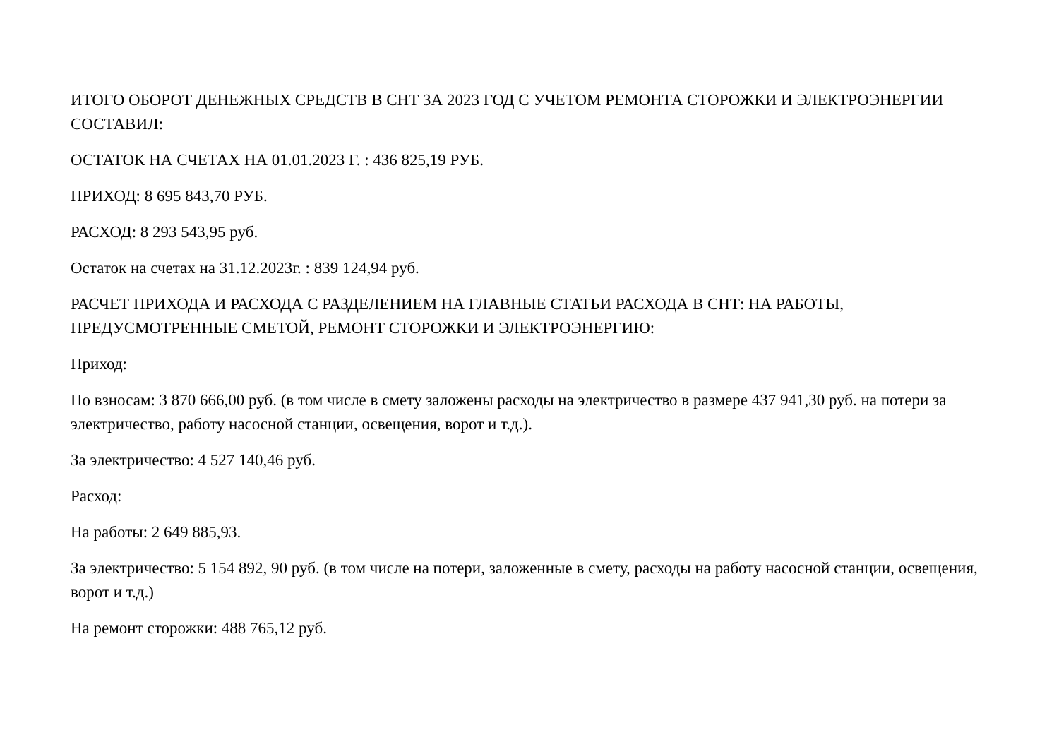ИТОГО ОБОРОТ ДЕНЕЖНЫХ СРЕДСТВ В СНТ ЗА 2023 ГОД С УЧЕТОМ РЕМОНТА СТОРОЖКИ И ЭЛЕКТРОЭНЕРГИИ СОСТАВИЛ:
ОСТАТОК НА СЧЕТАХ НА 01.01.2023 Г. : 436 825,19 РУБ.
ПРИХОД: 8 695 843,70 РУБ.
РАСХОД: 8 293 543,95 руб.
Остаток на счетах на 31.12.2023г. : 839 124,94 руб.
РАСЧЕТ ПРИХОДА И РАСХОДА С РАЗДЕЛЕНИЕМ НА ГЛАВНЫЕ СТАТЬИ РАСХОДА В СНТ: НА РАБОТЫ, ПРЕДУСМОТРЕННЫЕ СМЕТОЙ, РЕМОНТ СТОРОЖКИ И ЭЛЕКТРОЭНЕРГИЮ:
Приход:
По взносам: 3 870 666,00 руб. (в том числе в смету заложены расходы на электричество в размере 437 941,30 руб. на потери за электричество, работу насосной станции, освещения, ворот и т.д.).
За электричество: 4 527 140,46 руб.
Расход:
На работы: 2 649 885,93.
За электричество: 5 154 892, 90 руб. (в том числе на потери, заложенные в смету, расходы на работу насосной станции, освещения, ворот и т.д.)
На ремонт сторожки: 488 765,12 руб.